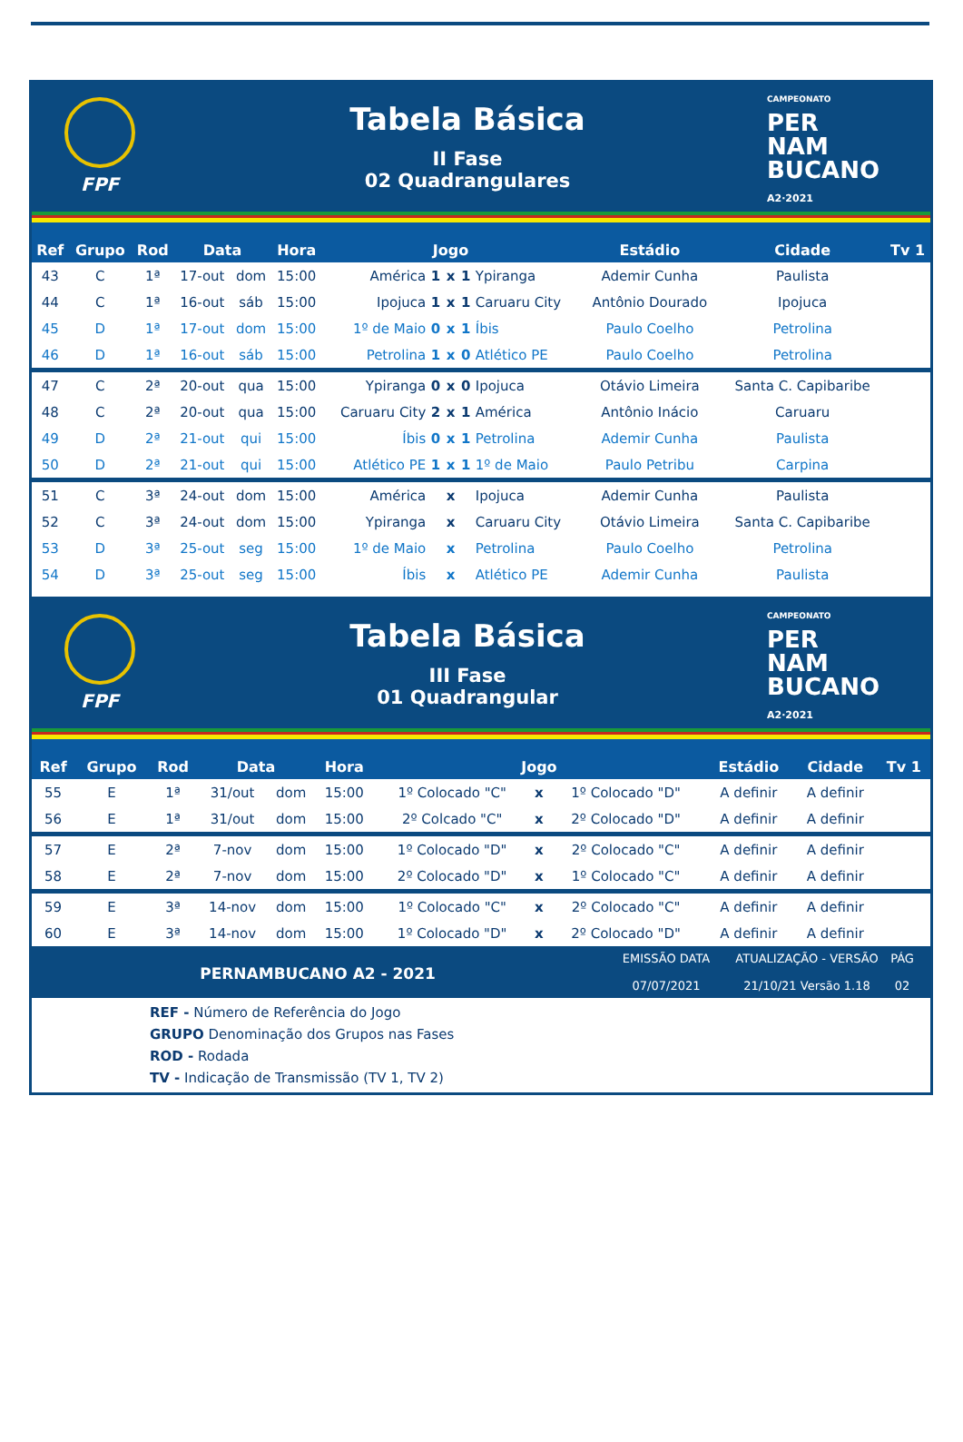FPF
Tabela Básica
II Fase
02 Quadrangulares
CAMPEONATO
PER
NAM
BUCANO
A2·2021
| Ref | Grupo | Rod | Data | | Hora | Jogo | | | | | Estádio | Cidade | Tv 1 |
| --- | --- | --- | --- | --- | --- | --- | --- | --- | --- | --- | --- | --- | --- |
| 43 | C | 1ª | 17-out | dom | 15:00 | América | 1 | x | 1 | Ypiranga | Ademir Cunha | Paulista | |
| 44 | C | 1ª | 16-out | sáb | 15:00 | Ipojuca | 1 | x | 1 | Caruaru City | Antônio Dourado | Ipojuca | |
| 45 | D | 1ª | 17-out | dom | 15:00 | 1º de Maio | 0 | x | 1 | Íbis | Paulo Coelho | Petrolina | |
| 46 | D | 1ª | 16-out | sáb | 15:00 | Petrolina | 1 | x | 0 | Atlético PE | Paulo Coelho | Petrolina | |
| 47 | C | 2ª | 20-out | qua | 15:00 | Ypiranga | 0 | x | 0 | Ipojuca | Otávio Limeira | Santa C. Capibaribe | |
| 48 | C | 2ª | 20-out | qua | 15:00 | Caruaru City | 2 | x | 1 | América | Antônio Inácio | Caruaru | |
| 49 | D | 2ª | 21-out | qui | 15:00 | Íbis | 0 | x | 1 | Petrolina | Ademir Cunha | Paulista | |
| 50 | D | 2ª | 21-out | qui | 15:00 | Atlético PE | 1 | x | 1 | 1º de Maio | Paulo Petribu | Carpina | |
| 51 | C | 3ª | 24-out | dom | 15:00 | América | | x | | Ipojuca | Ademir Cunha | Paulista | |
| 52 | C | 3ª | 24-out | dom | 15:00 | Ypiranga | | x | | Caruaru City | Otávio Limeira | Santa C. Capibaribe | |
| 53 | D | 3ª | 25-out | seg | 15:00 | 1º de Maio | | x | | Petrolina | Paulo Coelho | Petrolina | |
| 54 | D | 3ª | 25-out | seg | 15:00 | Íbis | | x | | Atlético PE | Ademir Cunha | Paulista | |
FPF
Tabela Básica
III Fase
01 Quadrangular
CAMPEONATO
PER
NAM
BUCANO
A2·2021
| Ref | Grupo | Rod | Data | | Hora | Jogo | | | Estádio | Cidade | Tv 1 |
| --- | --- | --- | --- | --- | --- | --- | --- | --- | --- | --- | --- |
| 55 | E | 1ª | 31/out | dom | 15:00 | 1º Colocado "C" | x | 1º Colocado "D" | A definir | A definir | |
| 56 | E | 1ª | 31/out | dom | 15:00 | 2º Colcado "C" | x | 2º Colocado "D" | A definir | A definir | |
| 57 | E | 2ª | 7-nov | dom | 15:00 | 1º Colocado "D" | x | 2º Colocado "C" | A definir | A definir | |
| 58 | E | 2ª | 7-nov | dom | 15:00 | 2º Colocado "D" | x | 1º Colocado "C" | A definir | A definir | |
| 59 | E | 3ª | 14-nov | dom | 15:00 | 1º Colocado "C" | x | 2º Colocado "C" | A definir | A definir | |
| 60 | E | 3ª | 14-nov | dom | 15:00 | 1º Colocado "D" | x | 2º Colocado "D" | A definir | A definir | |
PERNAMBUCANO A2 - 2021
EMISSÃO DATA
07/07/2021
ATUALIZAÇÃO - VERSÃO
21/10/21 Versão 1.18
PÁG
02
REF - Número de Referência do Jogo
GRUPO Denominação dos Grupos nas Fases
ROD - Rodada
TV - Indicação de Transmissão (TV 1, TV 2)